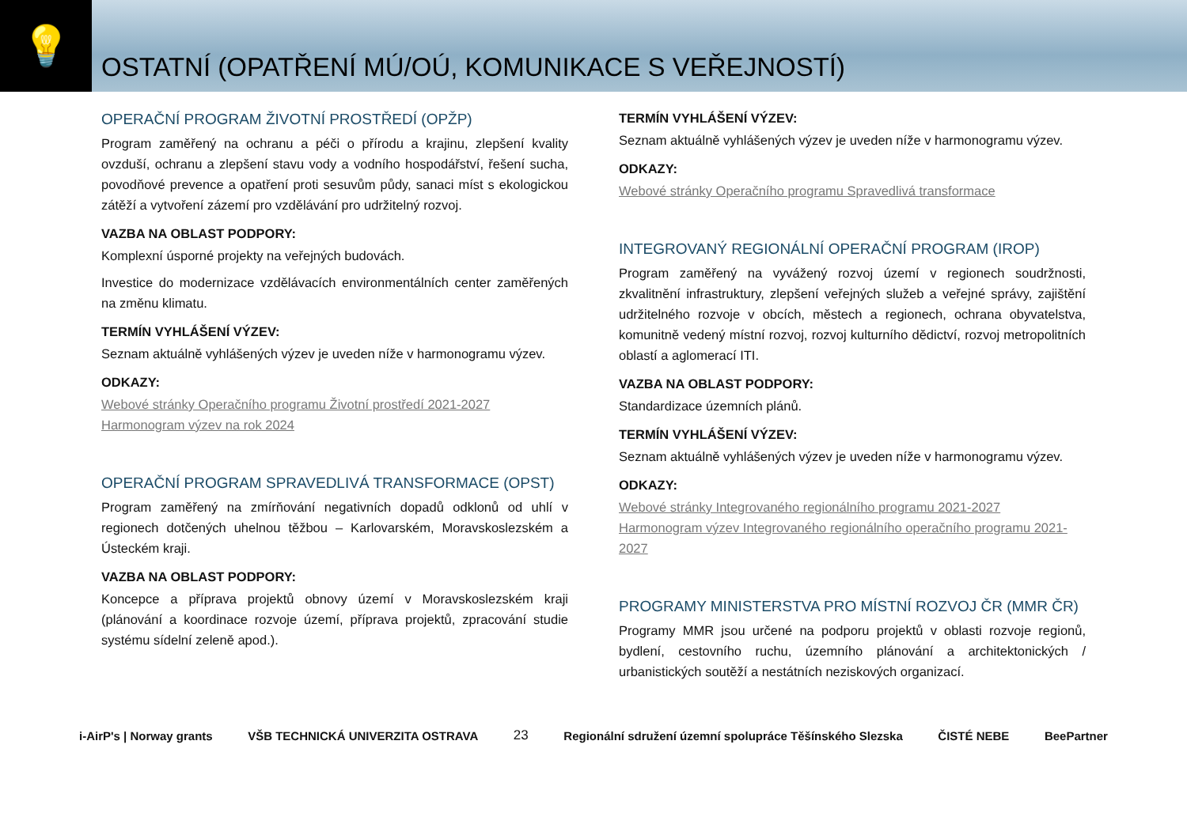💡
OSTATNÍ (OPATŘENÍ MÚ/OÚ, KOMUNIKACE S VEŘEJNOSTÍ)
OPERAČNÍ PROGRAM ŽIVOTNÍ PROSTŘEDÍ (OPŽP)
Program zaměřený na ochranu a péči o přírodu a krajinu, zlepšení kvality ovzduší, ochranu a zlepšení stavu vody a vodního hospodářství, řešení sucha, povodňové prevence a opatření proti sesuvům půdy, sanaci míst s ekologickou zátěží a vytvoření zázemí pro vzdělávání pro udržitelný rozvoj.
VAZBA NA OBLAST PODPORY:
Komplexní úsporné projekty na veřejných budovách.
Investice do modernizace vzdělávacích environmentálních center zaměřených na změnu klimatu.
TERMÍN VYHLÁŠENÍ VÝZEV:
Seznam aktuálně vyhlášených výzev je uveden níže v harmonogramu výzev.
ODKAZY:
Webové stránky Operačního programu Životní prostředí 2021-2027
Harmonogram výzev na rok 2024
OPERAČNÍ PROGRAM SPRAVEDLIVÁ TRANSFORMACE (OPST)
Program zaměřený na zmírňování negativních dopadů odklonů od uhlí v regionech dotčených uhelnou těžbou – Karlovarském, Moravskoslezském a Ústeckém kraji.
VAZBA NA OBLAST PODPORY:
Koncepce a příprava projektů obnovy území v Moravskoslezském kraji (plánování a koordinace rozvoje území, příprava projektů, zpracování studie systému sídelní zeleně apod.).
TERMÍN VYHLÁŠENÍ VÝZEV:
Seznam aktuálně vyhlášených výzev je uveden níže v harmonogramu výzev.
ODKAZY:
Webové stránky Operačního programu Spravedlivá transformace
INTEGROVANÝ REGIONÁLNÍ OPERAČNÍ PROGRAM (IROP)
Program zaměřený na vyvážený rozvoj území v regionech soudržnosti, zkvalitnění infrastruktury, zlepšení veřejných služeb a veřejné správy, zajištění udržitelného rozvoje v obcích, městech a regionech, ochrana obyvatelstva, komunitně vedený místní rozvoj, rozvoj kulturního dědictví, rozvoj metropolitních oblastí a aglomerací ITI.
VAZBA NA OBLAST PODPORY:
Standardizace územních plánů.
TERMÍN VYHLÁŠENÍ VÝZEV:
Seznam aktuálně vyhlášených výzev je uveden níže v harmonogramu výzev.
ODKAZY:
Webové stránky Integrovaného regionálního programu 2021-2027
Harmonogram výzev Integrovaného regionálního operačního programu 2021-2027
PROGRAMY MINISTERSTVA PRO MÍSTNÍ ROZVOJ ČR (MMR ČR)
Programy MMR jsou určené na podporu projektů v oblasti rozvoje regionů, bydlení, cestovního ruchu, územního plánování a architektonických / urbanistických soutěží a nestátních neziskových organizací.
i-AirP's | Norway grants VŠB TECHNICKÁ UNIVERZITA OSTRAVA 23 Regionální sdružení územní spolupráce Těšínského Slezska ČISTÉ NEBE BeePartner